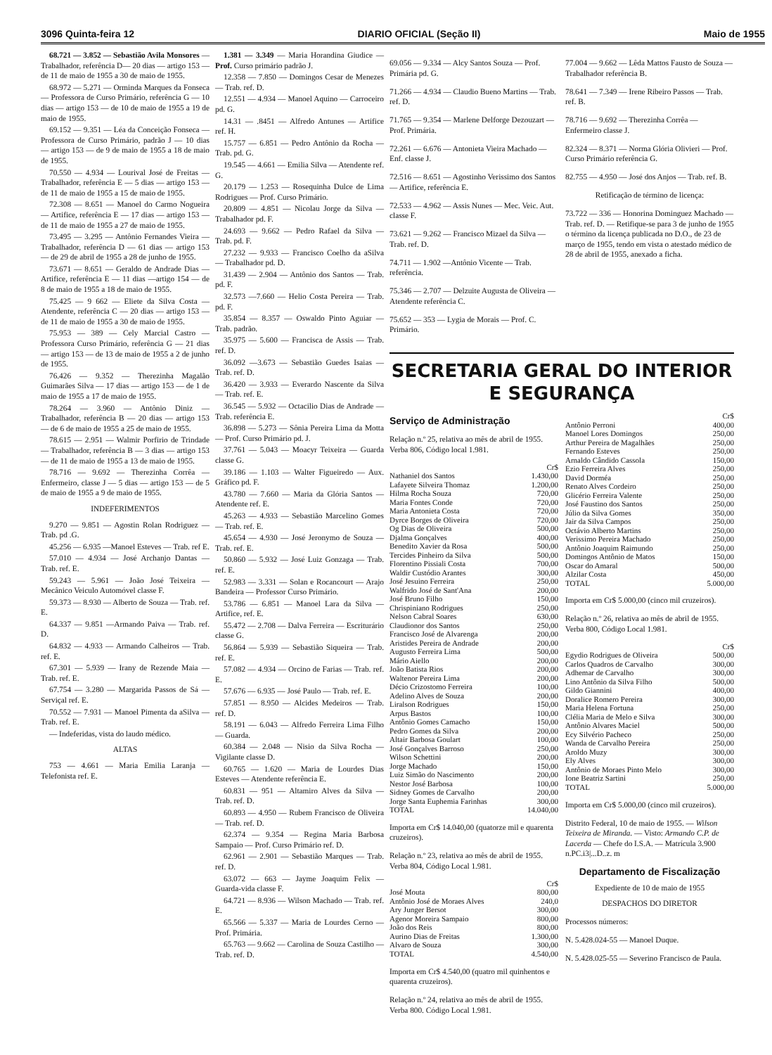3096 Quinta-feira 12 DIARIO OFICIAL (Seção II) Maio de 1955
68.721 — 3.852 — Sebastião Avila Monsores — Trabalhador, referência D— 20 dias — artigo 153 — de 11 de maio de 1955 a 30 de maio de 1955.
68.972 — 5.271 — Orminda Marques da Fonseca — Professora de Curso Primário, referência G — 10 dias — artigo 153 — de 10 de maio de 1955 a 19 de maio de 1955.
69.152 — 9.351 — Léa da Conceição Fonseca — Professora de Curso Primário, padrão J — 10 dias — artigo 153 — de 9 de maio de 1955 a 18 de maio de 1955.
70.550 — 4.934 — Lourival José de Freitas — Trabalhador, referência E — 5 dias — artigo 153 — de 11 de maio de 1955 a 15 de maio de 1955.
72.308 — 8.651 — Manoel do Carmo Nogueira — Artifice, referência E — 17 dias — artigo 153 — de 11 de maio de 1955 a 27 de maio de 1955.
73.495 — 3.295 — Antônio Fernandes Vieira — Trabalhador, referência D — 61 dias — artigo 153 — de 29 de abril de 1955 a 28 de junho de 1955.
73.671 — 8.651 — Geraldo de Andrade Dias — Artifice, referência E — 11 dias —artigo 154 — de 8 de maio de 1955 a 18 de maio de 1955.
75.425 — 9 662 — Eliete da Silva Costa — Atendente, referência C — 20 dias — artigo 153 — de 11 de maio de 1955 a 30 de maio de 1955.
75.953 — 389 — Cely Marcial Castro — Professora Curso Primário, referência G — 21 dias — artigo 153 — de 13 de maio de 1955 a 2 de junho de 1955.
76.426 — 9.352 — Therezinha Magalão Guimarães Silva — 17 dias — artigo 153 — de 1 de maio de 1955 a 17 de maio de 1955.
78.264 — 3.960 — Antônio Diniz — Trabalhador, referência B — 20 dias — artigo 153 — de 6 de maio de 1955 a 25 de maio de 1955.
78.615 — 2.951 — Walmir Porfirio de Trindade — Trabalhador, referência B — 3 dias — artigo 153 — de 11 de maio de 1955 a 13 de maio de 1955.
78.716 — 9.692 — Therezinha Corrêa — Enfermeiro, classe J — 5 dias — artigo 153 — de 5 de maio de 1955 a 9 de maio de 1955.
INDEFERIMENTOS
9.270 — 9.851 — Agostin Rolan Rodriguez — Trab. pd .G.
45.256 — 6.935 —Manoel Esteves — Trab. ref E.
57.010 — 4.934 — José Archanjo Dantas — Trab. ref. E.
59.243 — 5.961 — João José Teixeira — Mecânico Veiculo Automóvel classe F.
59.373 — 8.930 — Alberto de Souza — Trab. ref. E.
64.337 — 9.851 —Armando Paiva — Trab. ref. D.
64.832 — 4.933 — Armando Calheiros — Trab. ref. E.
67.301 — 5.939 — Irany de Rezende Maia — Trab. ref. E.
67.754 — 3.280 — Margarida Passos de Sá — Serviçal ref. E.
70.552 — 7.931 — Manoel Pimenta da aSilva — Trab. ref. E.
— Indeferidas, vista do laudo médico.
ALTAS
753 — 4.661 — Maria Emilia Laranja — Telefonista ref. E.
1.381 — 3.349 — Maria Horandina Giudice — Prof. Curso primário padrão J.
12.358 — 7.850 — Domingos Cesar de Menezes — Trab. ref. D.
12.551 — 4.934 — Manoel Aquino — Carroceiro pd. G.
14.31 — .8451 — Alfredo Antunes — Artifice ref. H.
15.757 — 6.851 — Pedro Antônio da Rocha — Trab. pd. G.
19.545 — 4.661 — Emilia Silva — Atendente ref. G.
20.179 — 1.253 — Rosequinha Dulce de Lima Rodrigues — Prof. Curso Primário.
20.809 — 4.851 — Nicolau Jorge da Silva — Trabalhador pd. F.
24.693 — 9.662 — Pedro Rafael da Silva — Trab. pd. F.
27.232 — 9.933 — Francisco Coelho da aSilva — Trabalhador pd. D.
31.439 — 2.904 — Antônio dos Santos — Trab. pd. F.
32.573 —7.660 — Helio Costa Pereira — Trab. pd. F.
35.854 — 8.357 — Oswaldo Pinto Aguiar — Trab. padrão.
35.975 — 5.600 — Francisca de Assis — Trab. ref. D.
36.092 —3.673 — Sebastião Guedes Isaias — Trab. ref. D.
36.420 — 3.933 — Everardo Nascente da Silva — Trab. ref. E.
36.545 — 5.932 — Octacilio Dias de Andrade — Trab. referência E.
36.898 — 5.273 — Sônia Pereira Lima da Motta — Prof. Curso Primário pd. J.
37.761 — 5.043 — Moacyr Teixeira — Guarda classe G.
39.186 — 1.103 — Walter Figueiredo — Aux. Gráfico pd. F.
43.780 — 7.660 — Maria da Glória Santos — Atendente ref. E.
45.263 — 4.933 — Sebastião Marcelino Gomes — Trab. ref. E.
45.654 — 4.930 — José Jeronymo de Souza — Trab. ref. E.
50.860 — 5.932 — José Luiz Gonzaga — Trab. ref. E.
52.983 — 3.331 — Solan e Rocancourt — Arajo Bandeira — Professor Curso Primário.
53.786 — 6.851 — Manoel Lara da Silva — Artifice, ref. E.
55.472 — 2.708 — Dalva Ferreira — Escriturário classe G.
56.864 — 5.939 — Sebastião Siqueira — Trab. ref. E.
57.082 — 4.934 — Orcino de Farias — Trab. ref. E.
57.676 — 6.935 — José Paulo — Trab. ref. E.
57.851 — 8.950 — Alcides Medeiros — Trab. ref. D.
58.191 — 6.043 — Alfredo Ferreira Lima Filho — Guarda.
60.384 — 2.048 — Nisio da Silva Rocha — Vigilante classe D.
60.765 — 1.620 — Maria de Lourdes Dias Esteves — Atendente referência E.
60.831 — 951 — Altamiro Alves da Silva — Trab. ref. D.
60.893 — 4.950 — Rubem Francisco de Oliveira — Trab. ref. D.
62.374 — 9.354 — Regina Maria Barbosa Sampaio — Prof. Curso Primário ref. D.
62.961 — 2.901 — Sebastião Marques — Trab. ref. D.
63.072 — 663 — Jayme Joaquim Felix — Guarda-vida classe F.
64.721 — 8.936 — Wilson Machado — Trab. ref. E.
65.566 — 5.337 — Maria de Lourdes Cerno — Prof. Primária.
65.763 — 9.662 — Carolina de Souza Castilho — Trab. ref. D.
69.056 — 9.334 — Alcy Santos Souza — Prof. Primária pd. G.
71.266 — 4.934 — Claudio Bueno Martins — Trab. ref. D.
71.765 — 9.354 — Marlene Delforge Dezouzart — Prof. Primária.
72.261 — 6.676 — Antonieta Vieira Machado — Enf. classe J.
72.516 — 8.651 — Agostinho Verissimo dos Santos — Artifice, referência E.
72.533 — 4.962 — Assis Nunes — Mec. Veic. Aut. classe F.
73.621 — 9.262 — Francisco Mizael da Silva — Trab. ref. D.
74.711 — 1.902 —Antônio Vicente — Trab. referência.
75.346 — 2.707 — Delzuite Augusta de Oliveira — Atendente referência C.
75.652 — 353 — Lygia de Morais — Prof. C. Primário.
77.004 — 9.662 — Lêda Mattos Fausto de Souza — Trabalhador referência B.
78.641 — 7.349 — Irene Ribeiro Passos — Trab. ref. B.
78.716 — 9.692 — Therezinha Corrêa — Enfermeiro classe J.
82.324 — 8.371 — Norma Glória Olivieri — Prof. Curso Primário referência G.
82.755 — 4.950 — José dos Anjos — Trab. ref. B.
Retificação de término de licença:
73.722 — 336 — Honorina Dominguez Machado — Trab. ref. D. — Retifique-se para 3 de junho de 1955 o término da licença publicada no D.O., de 23 de março de 1955, tendo em vista o atestado médico de 28 de abril de 1955, anexado a ficha.
SECRETARIA GERAL DO INTERIOR E SEGURANÇA
Serviço de Administração
Relação n.º 25, relativa ao mês de abril de 1955. Verba 806, Código local 1.981.
| | Cr$ |
| Nathaniel dos Santos | 1.430,00 |
| Lafayete Silveira Thomaz | 1.200,00 |
| Hilma Rocha Souza | 720,00 |
| Maria Fontes Conde | 720,00 |
| Maria Antonieta Costa | 720,00 |
| Dyrce Borges de Oliveira | 720,00 |
| Og Dias de Oliveira | 500,00 |
| Djalma Gonçalves | 400,00 |
| Benedito Xavier da Rosa | 500,00 |
| Tercides Pinheiro da Silva | 500,00 |
| Florentino Pissiali Costa | 700,00 |
| Waldir Custódio Arantes | 300,00 |
| José Jesuino Ferreira | 250,00 |
| Walfrido José de Sant'Ana | 200,00 |
| José Bruno Filho | 150,00 |
| Chrispiniano Rodrigues | 250,00 |
| Nelson Cabral Soares | 630,00 |
| Claudionor dos Santos | 250,00 |
| Francisco José de Alvarenga | 200,00 |
| Aristides Pereira de Andrade | 200,00 |
| Augusto Ferreira Lima | 500,00 |
| Mário Aiello | 200,00 |
| João Batista Rios | 200,00 |
| Waltenor Pereira Lima | 200,00 |
| Décio Crizostomo Ferreira | 100,00 |
| Adelino Alves de Souza | 200,00 |
| Liralson Rodrigues | 150,00 |
| Arpus Bastos | 100,00 |
| Antônio Gomes Camacho | 150,00 |
| Pedro Gomes da Silva | 200,00 |
| Altair Barbosa Goulart | 100,00 |
| José Gonçalves Barroso | 250,00 |
| Wilson Schettini | 200,00 |
| Jorge Machado | 150,00 |
| Luiz Simão do Nascimento | 200,00 |
| Nestor José Barbosa | 100,00 |
| Sidney Gomes de Carvalho | 200,00 |
| Jorge Santa Euphemia Farinhas | 300,00 |
| TOTAL | 14.040,00 |
Importa em Cr$ 14.040,00 (quatorze mil e quarenta cruzeiros).
Relação n.º 23, relativa ao mês de abril de 1955. Verba 804, Código Local 1.981.
| | Cr$ |
| José Mouta | 800,00 |
| Antônio José de Moraes Alves | 240,0 |
| Ary Junger Bersot | 300,00 |
| Agenor Moreira Sampaio | 800,00 |
| João dos Reis | 800,00 |
| Aurino Dias de Freitas | 1.300,00 |
| Alvaro de Souza | 300,00 |
| TOTAL | 4.540,00 |
Importa em Cr$ 4.540,00 (quatro mil quinhentos e quarenta cruzeiros).
Relação n.º 24, relativa ao mês de abril de 1955. Verba 800. Código Local 1.981.
| | Cr$ |
| Antônio Perroni | 400,00 |
| Manoel Lores Domingos | 250,00 |
| Arthur Pereira de Magalhães | 250,00 |
| Fernando Esteves | 250,00 |
| Arnaldo Cândido Cassola | 150,00 |
| Ezio Ferreira Alves | 250,00 |
| David Dorméa | 250,00 |
| Renato Alves Cordeiro | 250,00 |
| Glicério Ferreira Valente | 250,00 |
| José Faustino dos Santos | 250,00 |
| Júlio da Silva Gomes | 350,00 |
| Jair da Silva Campos | 250,00 |
| Octávio Alberto Martins | 250,00 |
| Verissimo Pereira Machado | 250,00 |
| Antônio Joaquim Raimundo | 250,00 |
| Domingos Antônio de Matos | 150,00 |
| Oscar do Amaral | 500,00 |
| Alzilar Costa | 450,00 |
| TOTAL | 5.000,00 |
Importa em Cr$ 5.000,00 (cinco mil cruzeiros).
Relação n.º 26, relativa ao mês de abril de 1955. Verba 800, Código Local 1.981.
| | Cr$ |
| Egydio Rodrigues de Oliveira | 500,00 |
| Carlos Quadros de Carvalho | 300,00 |
| Adhemar de Carvalho | 300,00 |
| Lino Antônio da Silva Filho | 500,00 |
| Gildo Giannini | 400,00 |
| Doralice Romero Pereira | 300,00 |
| Maria Helena Fortuna | 250,00 |
| Clélia Maria de Melo e Silva | 300,00 |
| Antônio Alvares Maciel | 500,00 |
| Ecy Silvério Pacheco | 250,00 |
| Wanda de Carvalho Pereira | 250,00 |
| Aroldo Muzy | 300,00 |
| Ely Alves | 300,00 |
| Antônio de Moraes Pinto Melo | 300,00 |
| Ione Beatriz Sartini | 250,00 |
| TOTAL | 5.000,00 |
Importa em Cr$ 5.000,00 (cinco mil cruzeiros).
Distrito Federal, 10 de maio de 1955. — Wilson Teixeira de Miranda. — Visto: Armando C.P. de Lacerda — Chefe do I.S.A. — Matrícula 3.900 n.PC.i3|...D..z. m
Departamento de Fiscalização
Expediente de 10 de maio de 1955
DESPACHOS DO DIRETOR
Processos números:
N. 5.428.024-55 — Manoel Duque.
N. 5.428.025-55 — Severino Francisco de Paula.